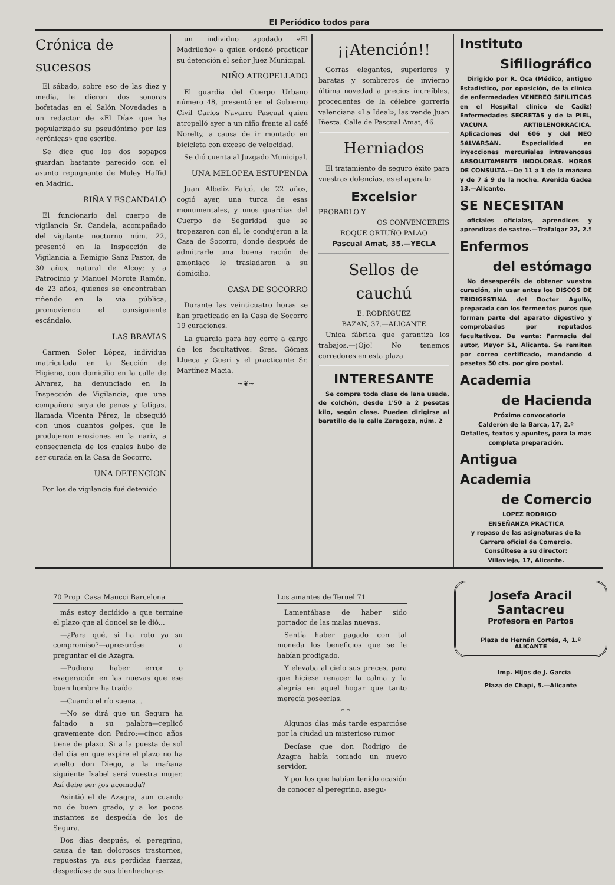El Periódico todos para
Crónica de sucesos
El sábado, sobre eso de las diez y media, le dieron dos sonoras bofetadas en el Salón Novedades a un redactor de «El Día» que ha popularizado su pseudónimo por las «crónicas» que escribe.
Se dice que los dos sopapos guardan bastante parecido con el asunto repugnante de Muley Haffid en Madrid.
RIÑA Y ESCANDALO
El funcionario del cuerpo de vigilancia Sr. Candela, acompañado del vigilante nocturno núm. 22, presentó en la Inspección de Vigilancia a Remigio Sanz Pastor, de 30 años, natural de Alcoy; y a Patrocinio y Manuel Morote Ramón, de 23 años, quienes se encontraban riñendo en la vía pública, promoviendo el consiguiente escándalo.
LAS BRAVIAS
Carmen Soler López, individua matriculada en la Sección de Higiene, con domicilio en la calle de Alvarez, ha denunciado en la Inspección de Vigilancia, que una compañera suya de penas y fatigas, llamada Vicenta Pérez, le obsequió con unos cuantos golpes, que le produjeron erosiones en la nariz, a consecuencia de los cuales hubo de ser curada en la Casa de Socorro.
UNA DETENCION
Por los de vigilancia fué detenido
un individuo apodado «El Madrileño» a quien ordenó practicar su detención el señor Juez Municipal.
NIÑO ATROPELLADO
El guardia del Cuerpo Urbano número 48, presentó en el Gobierno Civil Carlos Navarro Pascual quien atropelló ayer a un niño frente al café Norelty, a causa de ir montado en bicicleta con exceso de velocidad.
Se dió cuenta al Juzgado Municipal.
UNA MELOPEA ESTUPENDA
Juan Albeliz Falcó, de 22 años, cogió ayer, una turca de esas monumentales, y unos guardias del Cuerpo de Seguridad que se tropezaron con él, le condujeron a la Casa de Socorro, donde después de admitrarle una buena ración de amoniaco le trasladaron a su domicilio.
CASA DE SOCORRO
Durante las veinticuatro horas se han practicado en la Casa de Socorro 19 curaciones.
La guardia para hoy corre a cargo de los facultativos: Sres. Gómez Llueca y Gueri y el practicante Sr. Martínez Macia.
~❦~
¡¡Atención!!
Gorras elegantes, superiores y baratas y sombreros de invierno última novedad a precios increíbles, procedentes de la célebre gorrería valenciana «La Ideal», las vende Juan Iñesta. Calle de Pascual Amat, 46.
Herniados
El tratamiento de seguro éxito para vuestras dolencias, es el aparato
Excelsior
PROBADLO Y
OS CONVENCEREIS
ROQUE ORTUÑO PALAO
Pascual Amat, 35.—YECLA
Sellos de cauchú
E. RODRIGUEZ
BAZAN, 37.—ALICANTE
Unica fábrica que garantiza los trabajos.—¡Ojo! No tenemos corredores en esta plaza.
INTERESANTE
Se compra toda clase de lana usada, de colchón, desde 1'50 a 2 pesetas kilo, según clase. Pueden dirigirse al baratillo de la calle Zaragoza, núm. 2
Instituto
Sifiliográfico
Dirigido por R. Oca (Médico, antiguo Estadístico, por oposición, de la clínica de enfermedades VENEREO SIFILITICAS en el Hospital clínico de Cadiz) Enfermedades SECRETAS y de la PIEL, VACUNA ARTIBLENORRACICA. Aplicaciones del 606 y del NEO SALVARSAN. Especialidad en inyecciones mercuriales intravenosas ABSOLUTAMENTE INDOLORAS. HORAS DE CONSULTA.—De 11 á 1 de la mañana y de 7 á 9 de la noche. Avenida Gadea 13.—Alicante.
SE NECESITAN
oficiales oficialas, aprendices y aprendizas de sastre.—Trafalgar 22, 2.º
Enfermos
del estómago
No desesperéis de obtener vuestra curación, sin usar antes los DISCOS DE TRIDIGESTINA del Doctor Agulló, preparada con los fermentos puros que forman parte del aparato digestivo y comprobados por reputados facultativos. De venta: Farmacia del autor, Mayor 51, Alicante. Se remiten por correo certificado, mandando 4 pesetas 50 cts. por giro postal.
Academia
de Hacienda
Próxima convocatoria
Calderón de la Barca, 17, 2.º
Detalles, textos y apuntes, para la más completa preparación.
Antigua Academia
de Comercio
LOPEZ RODRIGO
ENSEÑANZA PRACTICA
y repaso de las asignaturas de la Carrera oficial de Comercio.
Consúltese a su director:
Villavieja, 17, Alicante.
70 Prop. Casa Maucci Barcelona
más estoy decidido a que termine el plazo que al doncel se le dió...
—¿Para qué, si ha roto ya su compromiso?—apresuróse a preguntar el de Azagra.
—Pudiera haber error o exageración en las nuevas que ese buen hombre ha traído.
—Cuando el río suena...
—No se dirá que un Segura ha faltado a su palabra—replicó gravemente don Pedro:—cinco años tiene de plazo. Si a la puesta de sol del día en que expire el plazo no ha vuelto don Diego, a la mañana siguiente Isabel será vuestra mujer. Así debe ser ¿os acomoda?
Asintió el de Azagra, aun cuando no de buen grado, y a los pocos instantes se despedía de los de Segura.
Dos días después, el peregrino, causa de tan dolorosos trastornos, repuestas ya sus perdidas fuerzas, despedíase de sus bienhechores.
Los amantes de Teruel 71
Lamentábase de haber sido portador de las malas nuevas.
Sentía haber pagado con tal moneda los beneficios que se le habían prodigado.
Y elevaba al cielo sus preces, para que hiciese renacer la calma y la alegría en aquel hogar que tanto merecía poseerlas.
* *
Algunos días más tarde esparcióse por la ciudad un misterioso rumor
Decíase que don Rodrigo de Azagra había tomado un nuevo servidor.
Y por los que habían tenido ocasión de conocer al peregrino, asegu-
Josefa Aracil Santacreu
Profesora en Partos
Plaza de Hernán Cortés, 4, 1.º
ALICANTE
Imp. Hijos de J. García
Plaza de Chapí, 5.—Alicante